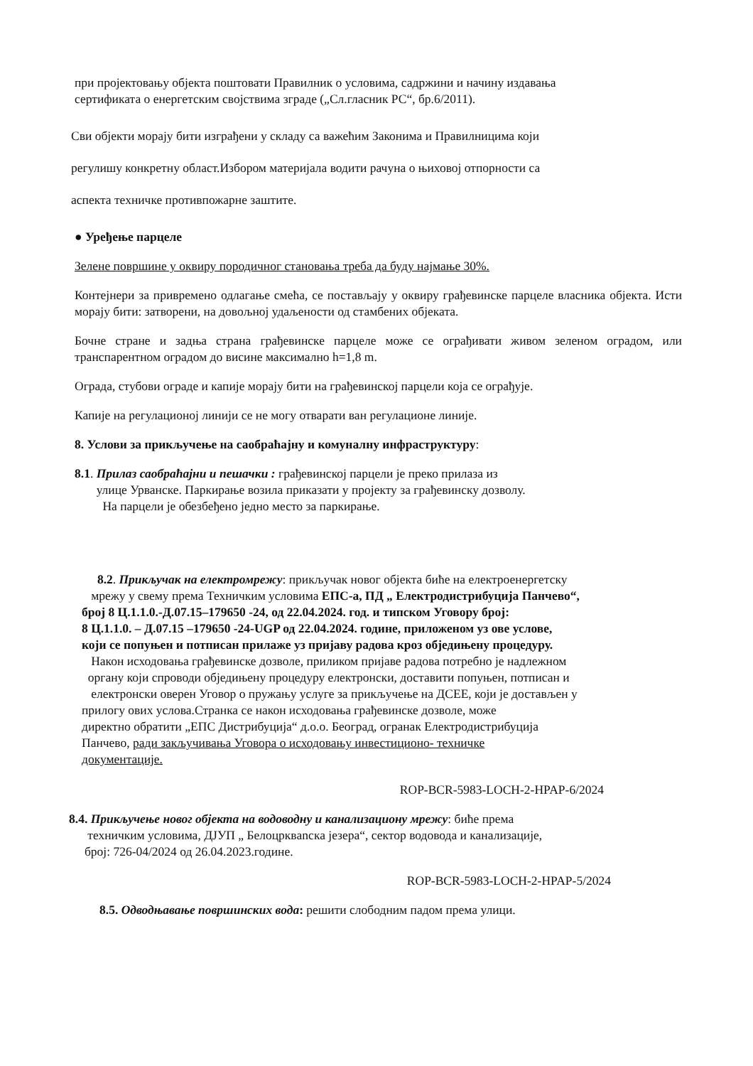при пројектовању објекта поштовати Правилник о условима, садржини и начину издавања
сертификата о енергетским својствима зграде („Сл.гласник РС“, бр.6/2011).
Сви објекти морају бити изграђени у складу са важећим Законима и Правилницима који
регулишу конкретну област.Избором материјала водити рачуна о њиховој отпорности са
аспекта техничке противпожарне заштите.
● Уређење парцеле
Зелене површине у оквиру породичног становања треба да буду најмање 30%.
Контејнери за привремено одлагање смећа, се постављају у оквиру грађевинске парцеле власника објекта. Исти морају бити: затворени, на довољној удаљености од стамбених објеката.
Бочне стране и задња страна грађевинске парцеле може се ограђивати живом зеленом оградом, или транспарентном оградом до висине максимално h=1,8 m.
Ограда, стубови ограде и капије морају бити на грађевинској парцели која се ограђује.
Капије на регулационој линији се не могу отварати ван регулационе линије.
8. Услови за прикључење на саобраћајну и комуналну инфраструктуру:
8.1. Прилаз саобраћајни и пешачки : грађевинској парцели је преко прилаза из
улице Урванске. Паркирање возила приказати у пројекту за грађевинску дозволу.
На парцели је обезбеђено једно место за паркирање.
8.2. Прикључак на електромрежу: прикључак новог објекта биће на електроенергетску
мрежу у свему према Техничким условима ЕПС-а, ПД „ Електродистрибуција Панчево“,
број 8 Ц.1.1.0.-Д.07.15–179650 -24, од 22.04.2024. год. и типском Уговору број:
8 Ц.1.1.0. – Д.07.15 –179650 -24-UGP од 22.04.2024. године, приложеном уз ове услове,
који се попуњен и потписан прилаже уз пријаву радова кроз обједињену процедуру.
Након исходовања грађевинске дозволе, приликом пријаве радова потребно је надлежном
органу који спроводи обједињену процедуру електронски, доставити попуњен, потписан и
електронски оверен Уговор о пружању услуге за прикључење на ДСЕЕ, који је достављен у
прилогу ових услова.Странка се након исходовања грађевинске дозволе, може
директно обратити „ЕПС Дистрибуција“ д.о.о. Београд, огранак Електродистрибуција
Панчево, ради закључивања Уговора о исходовању инвестиционо- техничке
документације.
ROP-BCR-5983-LOCH-2-HPAP-6/2024
8.4. Прикључење новог објекта на водоводну и канализациону мрежу: биће према
техничким условима, ДЈУП „ Белоцрквanска језера“, сектор водовода и канализације,
број: 726-04/2024 од 26.04.2023.године.
ROP-BCR-5983-LOCH-2-HPAP-5/2024
8.5. Одводњавање површинских вода: решити слободним падом према улици.